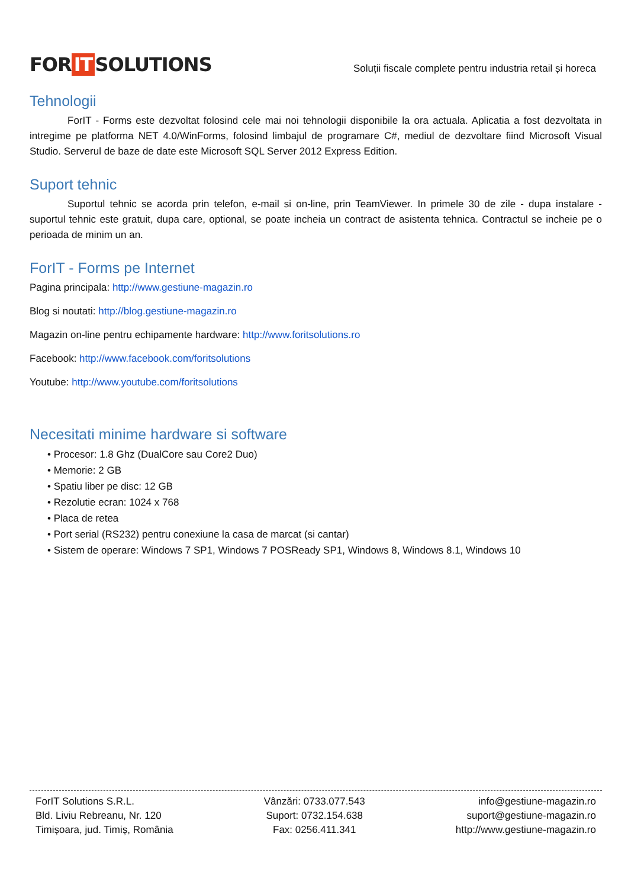FOR IT SOLUTIONS
Soluții fiscale complete pentru industria retail și horeca
Tehnologii
ForIT - Forms este dezvoltat folosind cele mai noi tehnologii disponibile la ora actuala. Aplicatia a fost dezvoltata in intregime pe platforma NET 4.0/WinForms, folosind limbajul de programare C#, mediul de dezvoltare fiind Microsoft Visual Studio. Serverul de baze de date este Microsoft SQL Server 2012 Express Edition.
Suport tehnic
Suportul tehnic se acorda prin telefon, e-mail si on-line, prin TeamViewer. In primele 30 de zile - dupa instalare - suportul tehnic este gratuit, dupa care, optional, se poate incheia un contract de asistenta tehnica. Contractul se incheie pe o perioada de minim un an.
ForIT - Forms pe Internet
Pagina principala: http://www.gestiune-magazin.ro
Blog si noutati: http://blog.gestiune-magazin.ro
Magazin on-line pentru echipamente hardware: http://www.foritsolutions.ro
Facebook: http://www.facebook.com/foritsolutions
Youtube: http://www.youtube.com/foritsolutions
Necesitati minime hardware si software
• Procesor: 1.8 Ghz (DualCore sau Core2 Duo)
• Memorie: 2 GB
• Spatiu liber pe disc: 12 GB
• Rezolutie ecran: 1024 x 768
• Placa de retea
• Port serial (RS232) pentru conexiune la casa de marcat (si cantar)
• Sistem de operare: Windows 7 SP1, Windows 7 POSReady SP1, Windows 8, Windows 8.1, Windows 10
ForIT Solutions S.R.L.
Bld. Liviu Rebreanu, Nr. 120
Timișoara, jud. Timiș, România
Vânzări: 0733.077.543
Suport: 0732.154.638
Fax: 0256.411.341
info@gestiune-magazin.ro
suport@gestiune-magazin.ro
http://www.gestiune-magazin.ro